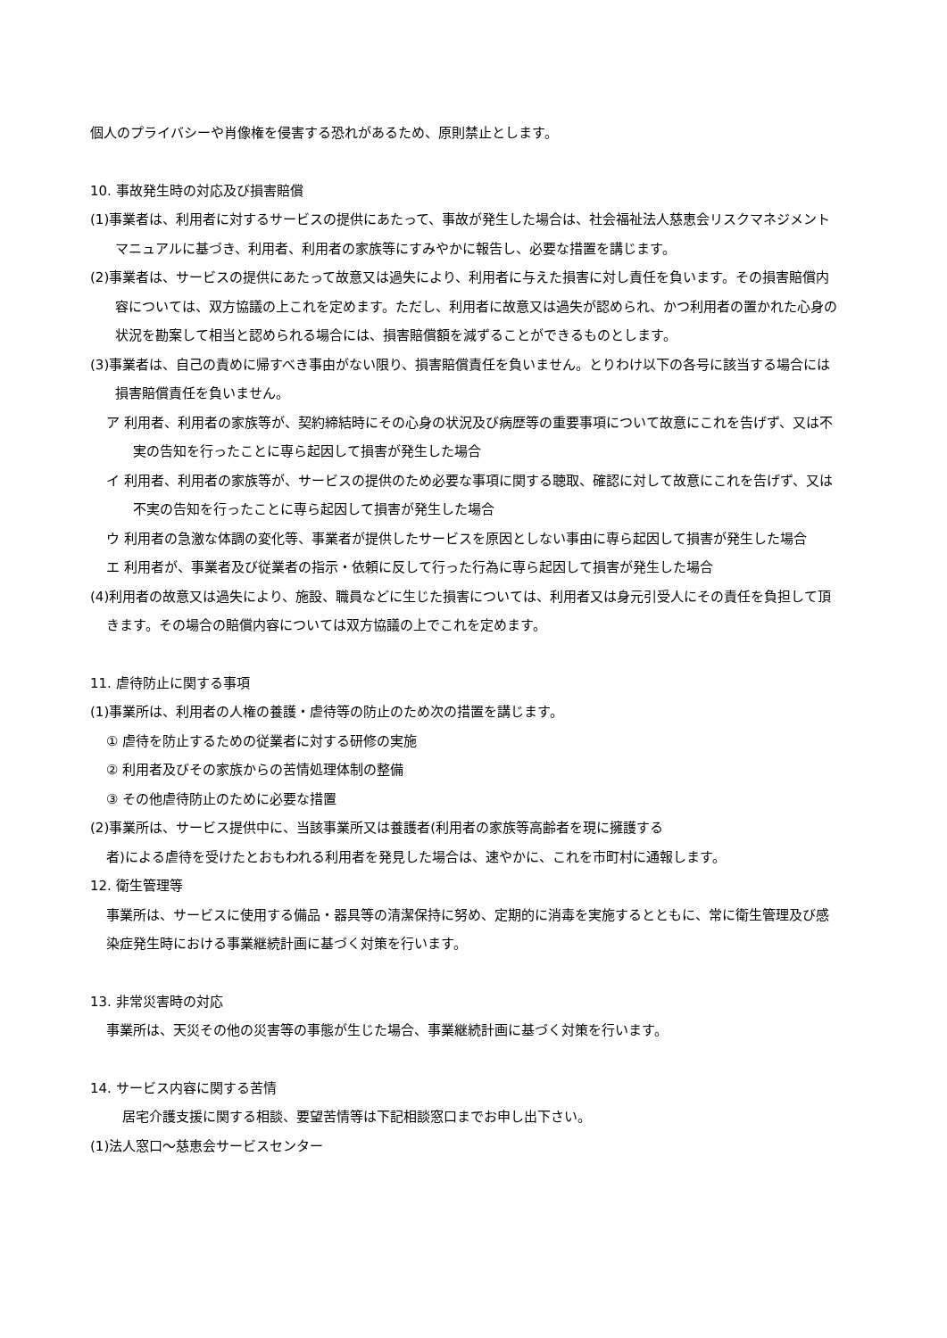個人のプライバシーや肖像権を侵害する恐れがあるため、原則禁止とします。
10. 事故発生時の対応及び損害賠償
(1)事業者は、利用者に対するサービスの提供にあたって、事故が発生した場合は、社会福祉法人慈恵会リスクマネジメントマニュアルに基づき、利用者、利用者の家族等にすみやかに報告し、必要な措置を講じます。
(2)事業者は、サービスの提供にあたって故意又は過失により、利用者に与えた損害に対し責任を負います。その損害賠償内容については、双方協議の上これを定めます。ただし、利用者に故意又は過失が認められ、かつ利用者の置かれた心身の状況を勘案して相当と認められる場合には、損害賠償額を減ずることができるものとします。
(3)事業者は、自己の責めに帰すべき事由がない限り、損害賠償責任を負いません。とりわけ以下の各号に該当する場合には損害賠償責任を負いません。
ア 利用者、利用者の家族等が、契約締結時にその心身の状況及び病歴等の重要事項について故意にこれを告げず、又は不実の告知を行ったことに専ら起因して損害が発生した場合
イ 利用者、利用者の家族等が、サービスの提供のため必要な事項に関する聴取、確認に対して故意にこれを告げず、又は不実の告知を行ったことに専ら起因して損害が発生した場合
ウ 利用者の急激な体調の変化等、事業者が提供したサービスを原因としない事由に専ら起因して損害が発生した場合
エ 利用者が、事業者及び従業者の指示・依頼に反して行った行為に専ら起因して損害が発生した場合
(4)利用者の故意又は過失により、施設、職員などに生じた損害については、利用者又は身元引受人にその責任を負担して頂きます。その場合の賠償内容については双方協議の上でこれを定めます。
11. 虐待防止に関する事項
(1)事業所は、利用者の人権の養護・虐待等の防止のため次の措置を講じます。
① 虐待を防止するための従業者に対する研修の実施
② 利用者及びその家族からの苦情処理体制の整備
③ その他虐待防止のために必要な措置
(2)事業所は、サービス提供中に、当該事業所又は養護者(利用者の家族等高齢者を現に擁護する
者)による虐待を受けたとおもわれる利用者を発見した場合は、速やかに、これを市町村に通報します。
12. 衛生管理等
事業所は、サービスに使用する備品・器具等の清潔保持に努め、定期的に消毒を実施するとともに、常に衛生管理及び感染症発生時における事業継続計画に基づく対策を行います。
13. 非常災害時の対応
事業所は、天災その他の災害等の事態が生じた場合、事業継続計画に基づく対策を行います。
14. サービス内容に関する苦情
居宅介護支援に関する相談、要望苦情等は下記相談窓口までお申し出下さい。
(1)法人窓口～慈恵会サービスセンター